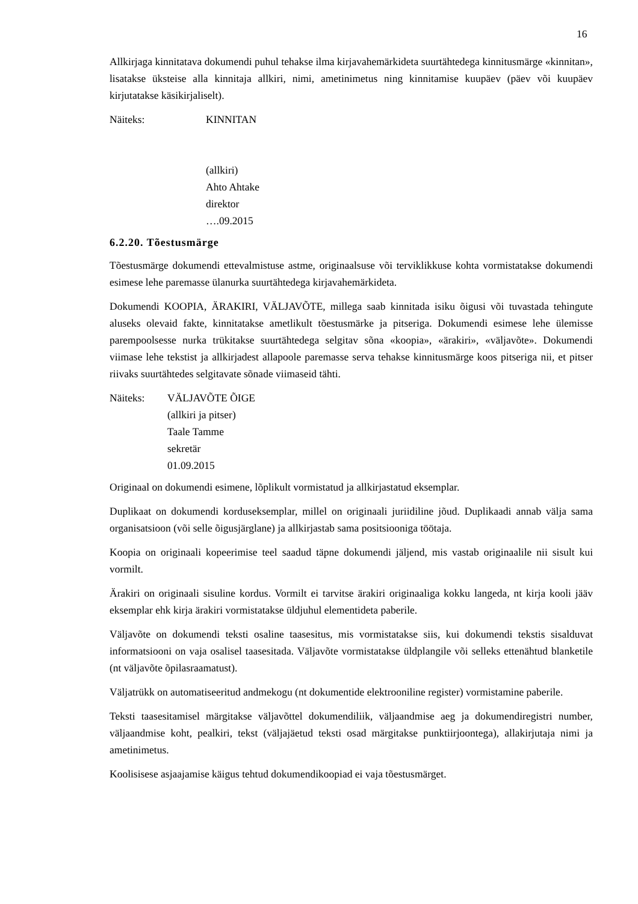16
Allkirjaga kinnitatava dokumendi puhul tehakse ilma kirjavahemärkideta suurtähtedega kinnitusmärge «kinnitan», lisatakse üksteise alla kinnitaja allkiri, nimi, ametinimetus ning kinnitamise kuupäev (päev või kuupäev kirjutatakse käsikirjaliselt).
Näiteks: KINNITAN
(allkiri)
Ahto Ahtake
direktor
….09.2015
6.2.20. Tõestusmärge
Tõestusmärge dokumendi ettevalmistuse astme, originaalsuse või terviklikkuse kohta vormistatakse dokumendi esimese lehe paremasse ülanurka suurtähtedega kirjavahemärkideta.
Dokumendi KOOPIA, ÄRAKIRI, VÄLJAVÕTE, millega saab kinnitada isiku õigusi või tuvastada tehingute aluseks olevaid fakte, kinnitatakse ametlikult tõestusmärke ja pitseriga. Dokumendi esimese lehe ülemisse parempoolsesse nurka trükitakse suurtähtedega selgitav sõna «koopia», «ärakiri», «väljavõte». Dokumendi viimase lehe tekstist ja allkirjadest allapoole paremasse serva tehakse kinnitusmärge koos pitseriga nii, et pitser riivaks suurtähtedes selgitavate sõnade viimaseid tähti.
Näiteks: VÄLJAVÕTE ÕIGE
(allkiri ja pitser)
Taale Tamme
sekretär
01.09.2015
Originaal on dokumendi esimene, lõplikult vormistatud ja allkirjastatud eksemplar.
Duplikaat on dokumendi korduseksemplar, millel on originaali juriidiline jõud. Duplikaadi annab välja sama organisatsioon (või selle õigusjärglane) ja allkirjastab sama positsiooniga töötaja.
Koopia on originaali kopeerimise teel saadud täpne dokumendi jäljend, mis vastab originaalile nii sisult kui vormilt.
Ärakiri on originaali sisuline kordus. Vormilt ei tarvitse ärakiri originaaliga kokku langeda, nt kirja kooli jääv eksemplar ehk kirja ärakiri vormistatakse üldjuhul elementideta paberile.
Väljavõte on dokumendi teksti osaline taasesitus, mis vormistatakse siis, kui dokumendi tekstis sisalduvat informatsiooni on vaja osalisel taasesitada. Väljavõte vormistatakse üldplangile või selleks ettenähtud blanketile (nt väljavõte õpilasraamatust).
Väljatrükk on automatiseeritud andmekogu (nt dokumentide elektrooniline register) vormistamine paberile.
Teksti taasesitamisel märgitakse väljavõttel dokumendiliik, väljaandmise aeg ja dokumendiregistri number, väljaandmise koht, pealkiri, tekst (väljajäetud teksti osad märgitakse punktiirjoontega), allakirjutaja nimi ja ametinimetus.
Koolisisese asjaajamise käigus tehtud dokumendikoopiad ei vaja tõestusmärget.